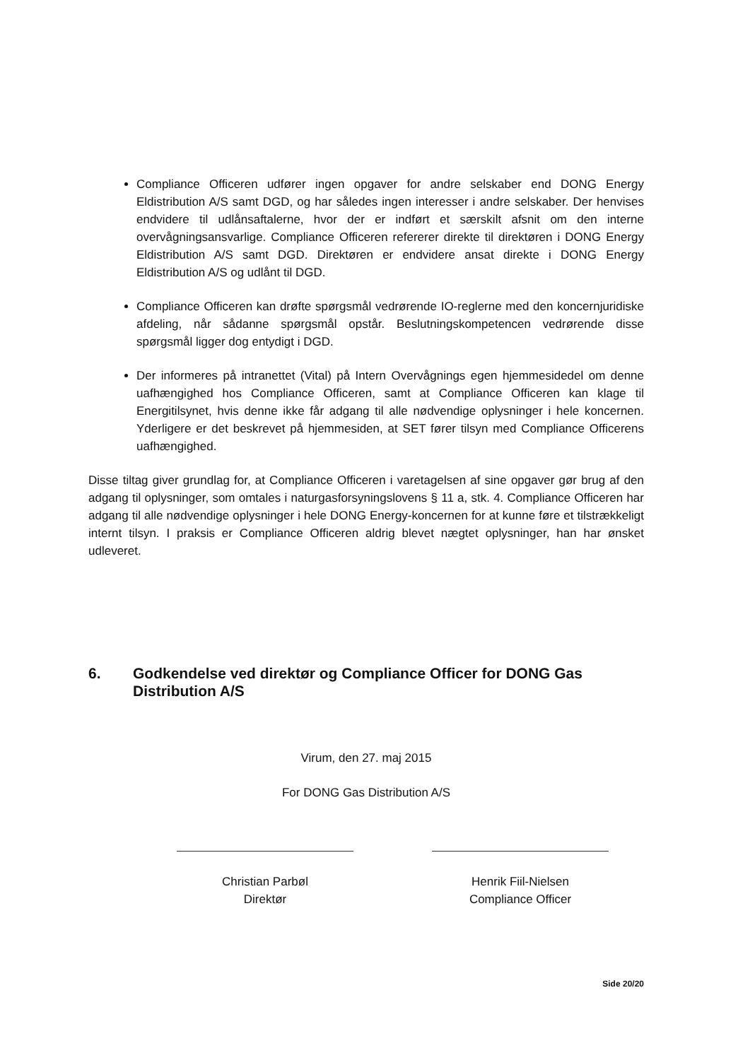Compliance Officeren udfører ingen opgaver for andre selskaber end DONG Energy Eldistribution A/S samt DGD, og har således ingen interesser i andre selskaber. Der henvises endvidere til udlånsaftalerne, hvor der er indført et særskilt afsnit om den interne overvågningsansvarlige. Compliance Officeren refererer direkte til direktøren i DONG Energy Eldistribution A/S samt DGD. Direktøren er endvidere ansat direkte i DONG Energy Eldistribution A/S og udlånt til DGD.
Compliance Officeren kan drøfte spørgsmål vedrørende IO-reglerne med den koncernjuridiske afdeling, når sådanne spørgsmål opstår. Beslutningskompetencen vedrørende disse spørgsmål ligger dog entydigt i DGD.
Der informeres på intranettet (Vital) på Intern Overvågnings egen hjemmesidedel om denne uafhængighed hos Compliance Officeren, samt at Compliance Officeren kan klage til Energitilsynet, hvis denne ikke får adgang til alle nødvendige oplysninger i hele koncernen. Yderligere er det beskrevet på hjemmesiden, at SET fører tilsyn med Compliance Officerens uafhængighed.
Disse tiltag giver grundlag for, at Compliance Officeren i varetagelsen af sine opgaver gør brug af den adgang til oplysninger, som omtales i naturgasforsyningslovens § 11 a, stk. 4. Compliance Officeren har adgang til alle nødvendige oplysninger i hele DONG Energy-koncernen for at kunne føre et tilstrækkeligt internt tilsyn. I praksis er Compliance Officeren aldrig blevet nægtet oplysninger, han har ønsket udleveret.
6. Godkendelse ved direktør og Compliance Officer for DONG Gas Distribution A/S
Virum, den 27. maj 2015
For DONG Gas Distribution A/S
Christian Parbøl
Direktør
Henrik Fiil-Nielsen
Compliance Officer
Side 20/20